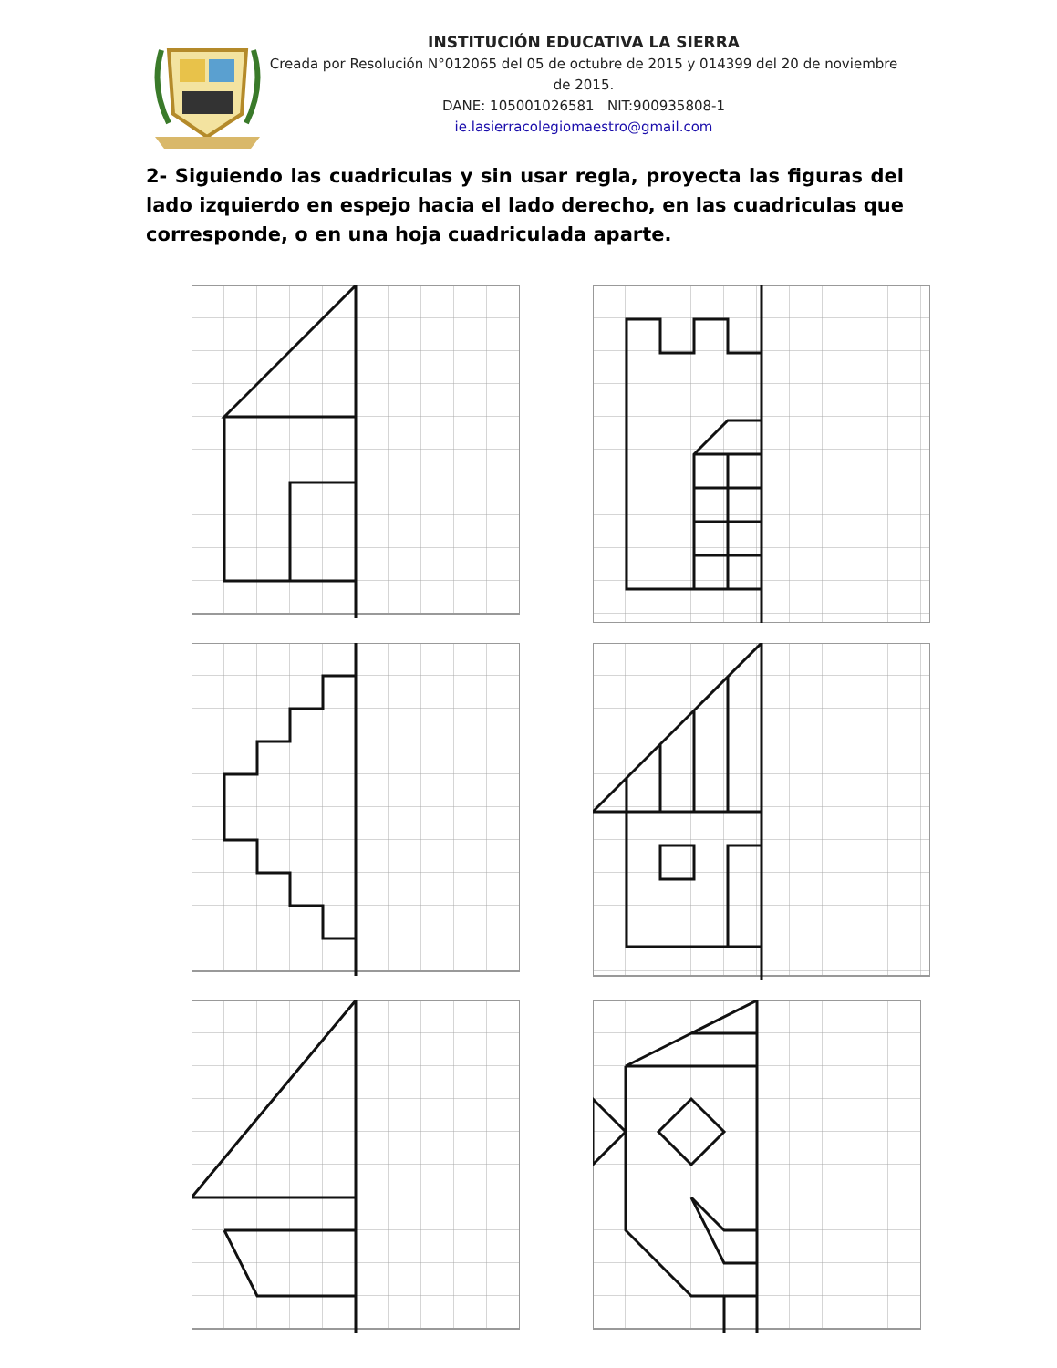INSTITUCIÓN EDUCATIVA LA SIERRA
Creada por Resolución N°012065 del 05 de octubre de 2015 y 014399 del 20 de noviembre de 2015.
DANE: 105001026581 NIT:900935808-1
ie.lasierracolegiomaestro@gmail.com
2- Siguiendo las cuadriculas y sin usar regla, proyecta las figuras del lado izquierdo en espejo hacia el lado derecho, en las cuadriculas que corresponde, o en una hoja cuadriculada aparte.